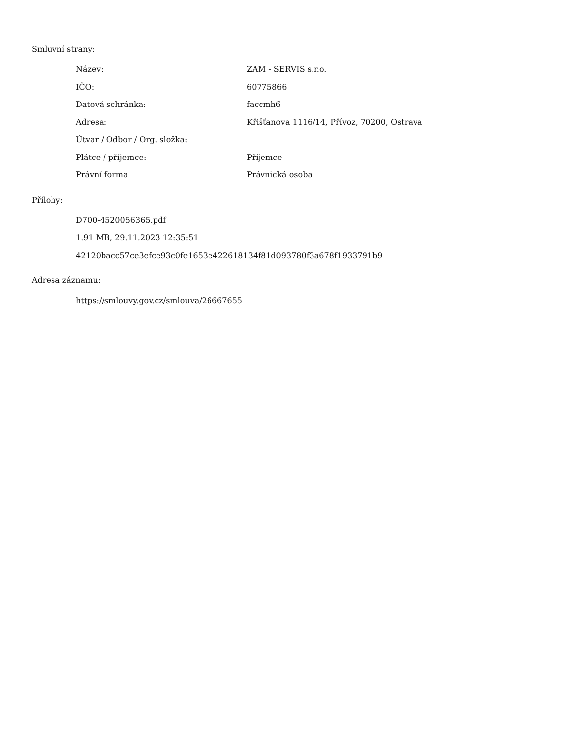Smluvní strany:
| Název: | ZAM - SERVIS s.r.o. |
| IČO: | 60775866 |
| Datová schránka: | faccmh6 |
| Adresa: | Křišťanova 1116/14, Přívoz, 70200, Ostrava |
| Útvar / Odbor / Org. složka: | |
| Plátce / příjemce: | Příjemce |
| Právní forma | Právnická osoba |
Přílohy:
D700-4520056365.pdf
1.91 MB, 29.11.2023 12:35:51
42120bacc57ce3efce93c0fe1653e422618134f81d093780f3a678f1933791b9
Adresa záznamu:
https://smlouvy.gov.cz/smlouva/26667655